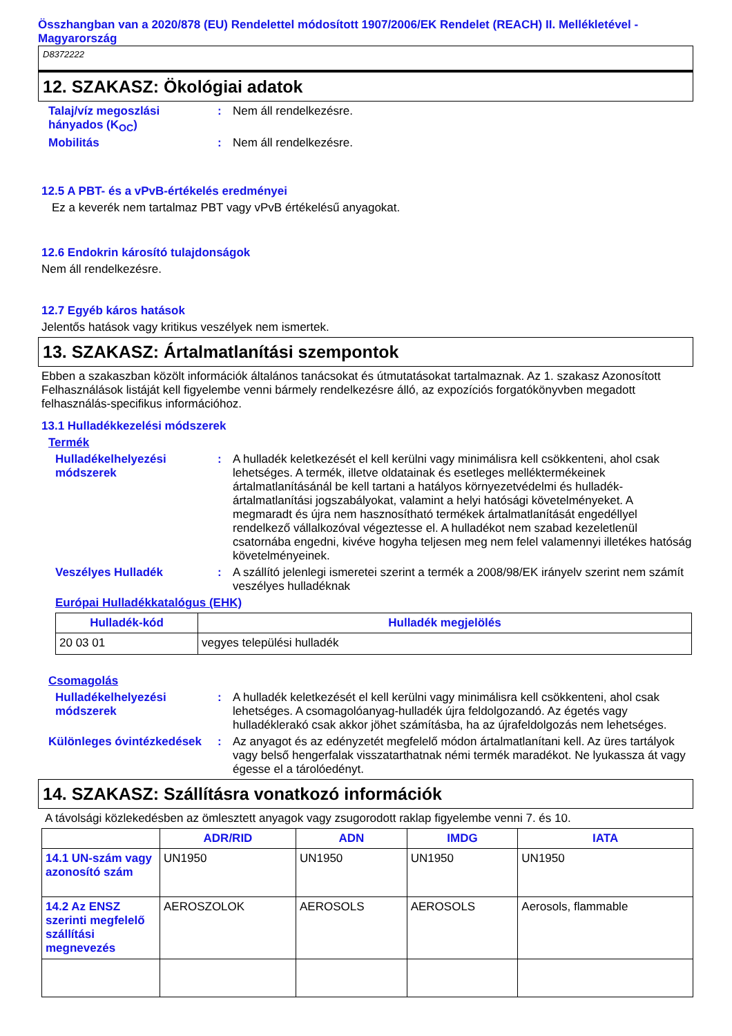Összhangban van a 2020/878 (EU) Rendelettel módosított 1907/2006/EK Rendelet (REACH) II. Mellékletével - Magyarország
D8372222
12. SZAKASZ: Ökológiai adatok
Talaj/víz megoszlási hányados (K<sub>OC</sub>)
: Nem áll rendelkezésre.
Mobilitás : Nem áll rendelkezésre.
12.5 A PBT- és a vPvB-értékelés eredményei
Ez a keverék nem tartalmaz PBT vagy vPvB értékelésű anyagokat.
12.6 Endokrin károsító tulajdonságok
Nem áll rendelkezésre.
12.7 Egyéb káros hatások
Jelentős hatások vagy kritikus veszélyek nem ismertek.
13. SZAKASZ: Ártalmatlanítási szempontok
Ebben a szakaszban közölt információk általános tanácsokat és útmutatásokat tartalmaznak. Az 1. szakasz Azonosított Felhasználások listáját kell figyelembe venni bármely rendelkezésre álló, az expozíciós forgatókönyvben megadott felhasználás-specifikus információhoz.
13.1 Hulladékkezelési módszerek
Termék
Hulladékelhelyezési módszerek
: A hulladék keletkezését el kell kerülni vagy minimálisra kell csökkenteni, ahol csak lehetséges. A termék, illetve oldatainak és esetleges melléktermékeinek ártalmatlanításánál be kell tartani a hatályos környezetvédelmi és hulladék-ártalmatlanítási jogszabályokat, valamint a helyi hatósági követelményeket. A megmaradt és újra nem hasznosítható termékek ártalmatlanítását engedéllyel rendelkező vállalkozóval végeztesse el. A hulladékot nem szabad kezeletlenül csatornába engedni, kivéve hogyha teljesen meg nem felel valamennyi illetékes hatóság követelményeinek.
Veszélyes Hulladék : A szállító jelenlegi ismeretei szerint a termék a 2008/98/EK irányelv szerint nem számít veszélyes hulladéknak
Európai Hulladékkatalógus (EHK)
| Hulladék-kód | Hulladék megjelölés |
| --- | --- |
| 20 03 01 | vegyes települési hulladék |
Csomagolás
Hulladékelhelyezési módszerek
: A hulladék keletkezését el kell kerülni vagy minimálisra kell csökkenteni, ahol csak lehetséges. A csomagolóanyag-hulladék újra feldolgozandó. Az égetés vagy hulladéklerakó csak akkor jöhet számításba, ha az újrafeldolgozás nem lehetséges.
Különleges óvintézkedések
: Az anyagot és az edényzetét megfelelő módon ártalmatlanítani kell. Az üres tartályok vagy belső hengerfalak visszatarthatnak némi termék maradékot. Ne lyukassza át vagy égesse el a tárolóedényt.
14. SZAKASZ: Szállításra vonatkozó információk
A távolsági közlekedésben az ömlesztett anyagok vagy zsugorodott raklap figyelembe venni 7. és 10.
| | ADR/RID | ADN | IMDG | IATA |
| --- | --- | --- | --- | --- |
| 14.1 UN-szám vagy azonosító szám | UN1950 | UN1950 | UN1950 | UN1950 |
| 14.2 Az ENSZ szerinti megfelelő szállítási megnevezés | AEROSZOLOK | AEROSOLS | AEROSOLS | Aerosols, flammable |